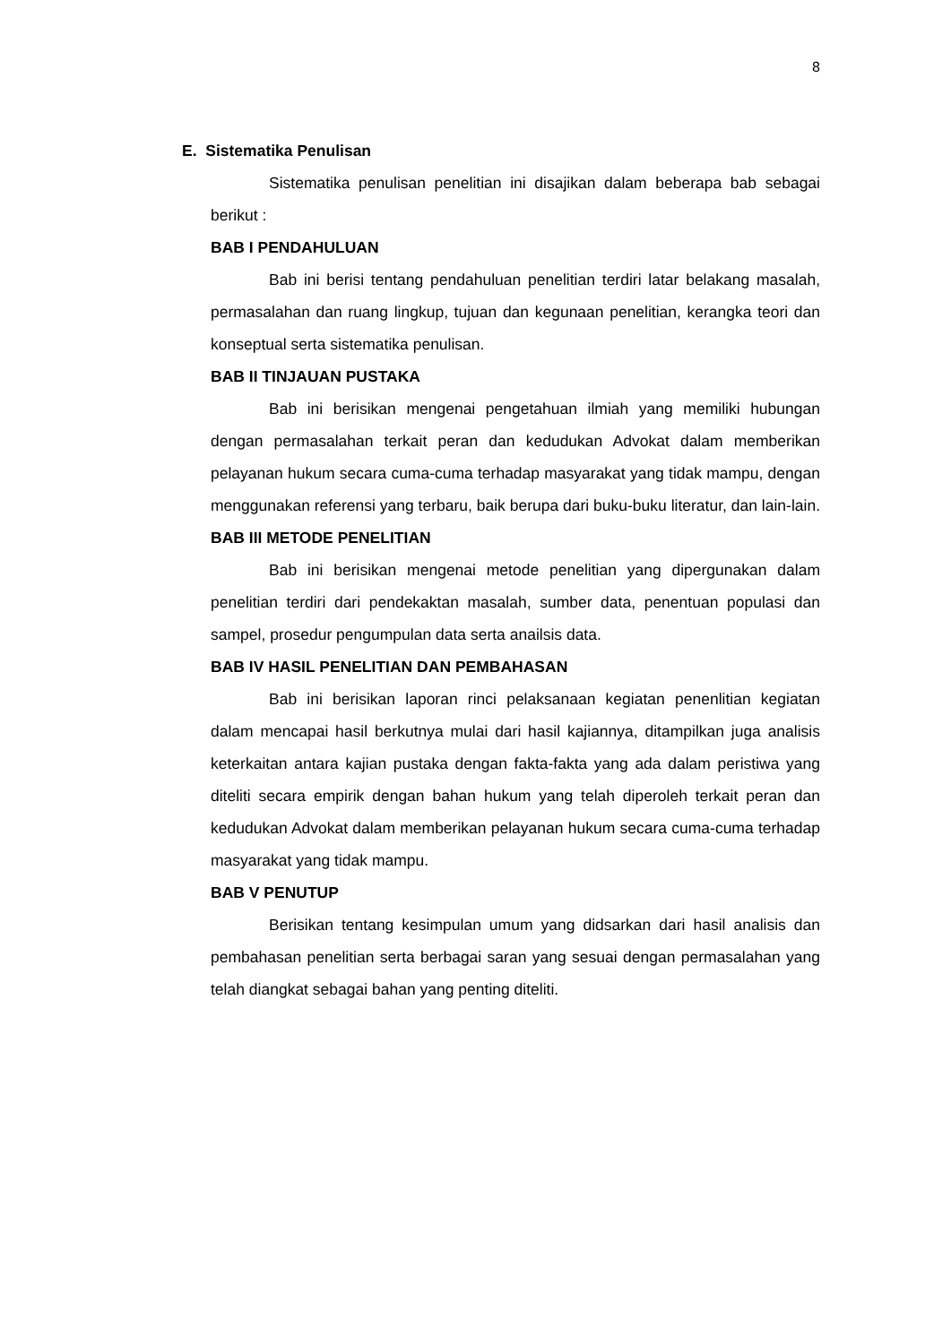8
E. Sistematika Penulisan
Sistematika penulisan penelitian ini disajikan dalam beberapa bab sebagai berikut :
BAB I PENDAHULUAN
Bab ini berisi tentang pendahuluan penelitian terdiri latar belakang masalah, permasalahan dan ruang lingkup, tujuan dan kegunaan penelitian, kerangka teori dan konseptual serta sistematika penulisan.
BAB II TINJAUAN PUSTAKA
Bab ini berisikan mengenai pengetahuan ilmiah yang memiliki hubungan dengan permasalahan terkait peran dan kedudukan Advokat dalam memberikan pelayanan hukum secara cuma-cuma terhadap masyarakat yang tidak mampu, dengan menggunakan referensi yang terbaru, baik berupa dari buku-buku literatur, dan lain-lain.
BAB III METODE PENELITIAN
Bab ini berisikan mengenai metode penelitian yang dipergunakan dalam penelitian terdiri dari pendekaktan masalah, sumber data, penentuan populasi dan sampel, prosedur pengumpulan data serta anailsis data.
BAB IV HASIL PENELITIAN DAN PEMBAHASAN
Bab ini berisikan laporan rinci pelaksanaan kegiatan penenlitian kegiatan dalam mencapai hasil berkutnya mulai dari hasil kajiannya, ditampilkan juga analisis keterkaitan antara kajian pustaka dengan fakta-fakta yang ada dalam peristiwa yang diteliti secara empirik dengan bahan hukum yang telah diperoleh terkait peran dan kedudukan Advokat dalam memberikan pelayanan hukum secara cuma-cuma terhadap masyarakat yang tidak mampu.
BAB V PENUTUP
Berisikan tentang kesimpulan umum yang didsarkan dari hasil analisis dan pembahasan penelitian serta berbagai saran yang sesuai dengan permasalahan yang telah diangkat sebagai bahan yang penting diteliti.